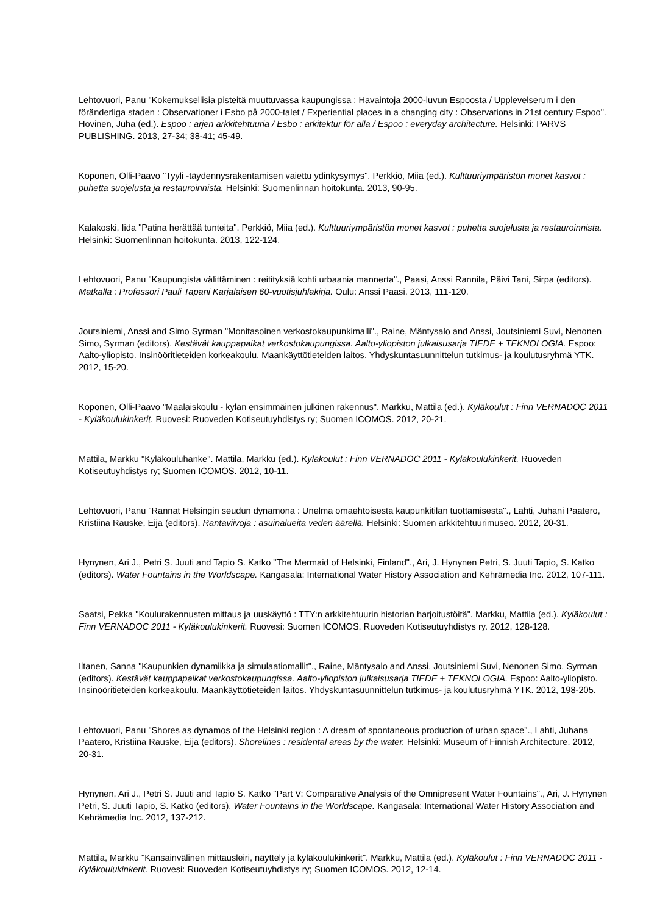Lehtovuori, Panu "Kokemuksellisia pisteitä muuttuvassa kaupungissa : Havaintoja 2000-luvun Espoosta / Upplevelserum i den föränderliga staden : Observationer i Esbo på 2000-talet / Experiential places in a changing city : Observations in 21st century Espoo". Hovinen, Juha (ed.). Espoo : arjen arkkitehtuuria / Esbo : arkitektur för alla / Espoo : everyday architecture. Helsinki: PARVS PUBLISHING. 2013, 27-34; 38-41; 45-49.
Koponen, Olli-Paavo "Tyyli -täydennysrakentamisen vaiettu ydinkysymys". Perkkiö, Miia (ed.). Kulttuuriympäristön monet kasvot : puhetta suojelusta ja restauroinnista. Helsinki: Suomenlinnan hoitokunta. 2013, 90-95.
Kalakoski, Iida "Patina herättää tunteita". Perkkiö, Miia (ed.). Kulttuuriympäristön monet kasvot : puhetta suojelusta ja restauroinnista. Helsinki: Suomenlinnan hoitokunta. 2013, 122-124.
Lehtovuori, Panu "Kaupungista välittäminen : reitityksiä kohti urbaania mannerta"., Paasi, Anssi Rannila, Päivi Tani, Sirpa (editors). Matkalla : Professori Pauli Tapani Karjalaisen 60-vuotisjuhlakirja. Oulu: Anssi Paasi. 2013, 111-120.
Joutsiniemi, Anssi and Simo Syrman "Monitasoinen verkostokaupunkimalli"., Raine, Mäntysalo and Anssi, Joutsiniemi Suvi, Nenonen Simo, Syrman (editors). Kestävät kauppapaikat verkostokaupungissa. Aalto-yliopiston julkaisusarja TIEDE + TEKNOLOGIA. Espoo: Aalto-yliopisto. Insinööritieteiden korkeakoulu. Maankäyttötieteiden laitos. Yhdyskuntasuunnittelun tutkimus- ja koulutusryhmä YTK. 2012, 15-20.
Koponen, Olli-Paavo "Maalaiskoulu - kylän ensimmäinen julkinen rakennus". Markku, Mattila (ed.). Kyläkoulut : Finn VERNADOC 2011 - Kyläkoulukinkerit. Ruovesi: Ruoveden Kotiseutuyhdistys ry; Suomen ICOMOS. 2012, 20-21.
Mattila, Markku "Kyläkouluhanke". Mattila, Markku (ed.). Kyläkoulut : Finn VERNADOC 2011 - Kyläkoulukinkerit. Ruoveden Kotiseutuyhdistys ry; Suomen ICOMOS. 2012, 10-11.
Lehtovuori, Panu "Rannat Helsingin seudun dynamona : Unelma omaehtoisesta kaupunkitilan tuottamisesta"., Lahti, Juhani Paatero, Kristiina Rauske, Eija (editors). Rantaviivoja : asuinalueita veden äärellä. Helsinki: Suomen arkkitehtuurimuseo. 2012, 20-31.
Hynynen, Ari J., Petri S. Juuti and Tapio S. Katko "The Mermaid of Helsinki, Finland"., Ari, J. Hynynen Petri, S. Juuti Tapio, S. Katko (editors). Water Fountains in the Worldscape. Kangasala: International Water History Association and Kehrämedia Inc. 2012, 107-111.
Saatsi, Pekka "Koulurakennusten mittaus ja uuskäyttö : TTY:n arkkitehtuurin historian harjoitustöitä". Markku, Mattila (ed.). Kyläkoulut : Finn VERNADOC 2011 - Kyläkoulukinkerit. Ruovesi: Suomen ICOMOS, Ruoveden Kotiseutuyhdistys ry. 2012, 128-128.
Iltanen, Sanna "Kaupunkien dynamiikka ja simulaatiomallit"., Raine, Mäntysalo and Anssi, Joutsiniemi Suvi, Nenonen Simo, Syrman (editors). Kestävät kauppapaikat verkostokaupungissa. Aalto-yliopiston julkaisusarja TIEDE + TEKNOLOGIA. Espoo: Aalto-yliopisto. Insinööritieteiden korkeakoulu. Maankäyttötieteiden laitos. Yhdyskuntasuunnittelun tutkimus- ja koulutusryhmä YTK. 2012, 198-205.
Lehtovuori, Panu "Shores as dynamos of the Helsinki region : A dream of spontaneous production of urban space"., Lahti, Juhana Paatero, Kristiina Rauske, Eija (editors). Shorelines : residental areas by the water. Helsinki: Museum of Finnish Architecture. 2012, 20-31.
Hynynen, Ari J., Petri S. Juuti and Tapio S. Katko "Part V: Comparative Analysis of the Omnipresent Water Fountains"., Ari, J. Hynynen Petri, S. Juuti Tapio, S. Katko (editors). Water Fountains in the Worldscape. Kangasala: International Water History Association and Kehrämedia Inc. 2012, 137-212.
Mattila, Markku "Kansainvälinen mittausleiri, näyttely ja kyläkoulukinkerit". Markku, Mattila (ed.). Kyläkoulut : Finn VERNADOC 2011 - Kyläkoulukinkerit. Ruovesi: Ruoveden Kotiseutuyhdistys ry; Suomen ICOMOS. 2012, 12-14.